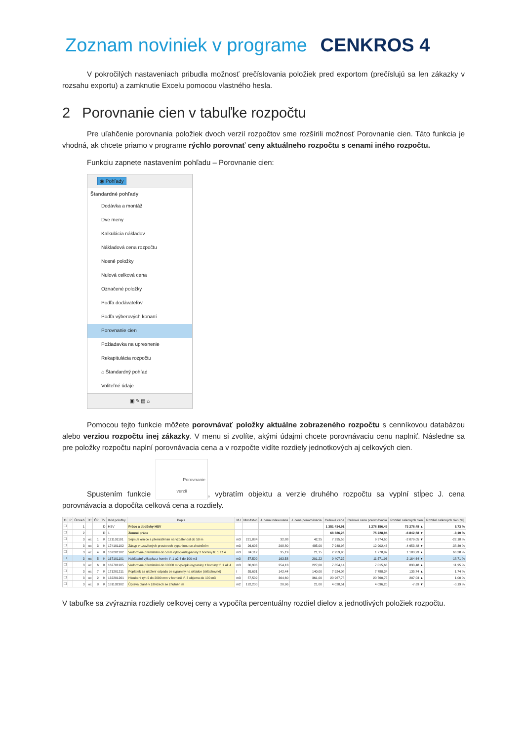Zoznam noviniek v programe CENKROS 4
V pokročilých nastaveniach pribudla možnosť prečíslovania položiek pred exportom (prečíslujú sa len zákazky v rozsahu exportu) a zamknutie Excelu pomocou vlastného hesla.
2 Porovnanie cien v tabuľke rozpočtu
Pre uľahčenie porovnania položiek dvoch verzií rozpočtov sme rozšírili možnosť Porovnanie cien. Táto funkcia je vhodná, ak chcete priamo v programe rýchlo porovnať ceny aktuálneho rozpočtu s cenami iného rozpočtu.
Funkciu zapnete nastavením pohľadu – Porovnanie cien:
◉ Pohľady
Štandardné pohľady
Dodávka a montáž
Dve meny
Kalkulácia nákladov
Nákladová cena rozpočtu
Nosné položky
Nulová celková cena
Označené položky
Podľa dodávateľov
Podľa výberových konaní
Porovnanie cien
Požiadavka na upresnenie
Rekapitulácia rozpočtu
⌂ Štandardný pohľad
Voliteľné údaje
▣ ✎ ▤ ⌂
Pomocou tejto funkcie môžete porovnávať položky aktuálne zobrazeného rozpočtu s cenníkovou databázou alebo verziou rozpočtu inej zákazky. V menu si zvolíte, akými údajmi chcete porovnávaciu cenu naplniť. Následne sa pre položky rozpočtu naplní porovnávacia cena a v rozpočte vidíte rozdiely jednotkových aj celkových cien.
Spustením funkcie Porovnanie
verzií, vybratím objektu a verzie druhého rozpočtu sa vyplní stĺpec J. cena porovnávacia a dopočíta celková cena a rozdiely.
| O | P | Úroveň | TC | ČP | TV | Kód položky | Popis | MJ | Množstvo | J. cena indexovaná | J. cena porovnávacia | Celková cena | Celková cena porovnávacia | Rozdiel celkových cien | Rozdiel celkových cien [%] |
| --- | --- | --- | --- | --- | --- | --- | --- | --- | --- | --- | --- | --- | --- | --- | --- |
| ☐ | | 1 | | | D | HSV | Práce a dodávky HSV | | | | | 1 351 434,91 | 1 278 156,43 | 73 278,48 ▲ | 5,73 % |
| ☐ | | 2 | | | D | 1 | Zemné práce | | | | | 68 386,26 | 75 228,94 | -6 842,68 ▼ | -9,10 % |
| ☐ | | 3 | oc | 1 | K | 121101101 | Sejmutí ornice s přemístěním na vzdálenost do 50 m | m3 | 221,884 | 32,88 | 42,25 | 7 295,55 | 9 374,60 | -2 079,05 ▼ | -22,18 % |
| ☐ | | 3 | oc | 3 | K | 174101102 | Zásyp v uzavřených prostorech sypaninou se zhutněním | m3 | 26,603 | 298,80 | 485,00 | 7 948,98 | 12 902,46 | -4 953,48 ▼ | -38,39 % |
| ☐ | | 3 | oc | 4 | K | 162201102 | Vodorovné přemístění do 50 m výkopku/sypaniny z horniny tř. 1 až 4 | m3 | 84,112 | 35,19 | 21,15 | 2 959,90 | 1 778,97 | 1 180,93 ▲ | 66,38 % |
| ☐ | | 3 | oc | 5 | K | 167101101 | Nakládání výkopku z hornin tř. 1 až 4 do 100 m3 | m3 | 57,509 | 163,58 | 201,22 | 9 407,32 | 11 571,96 | -2 164,64 ▼ | -18,71 % |
| ☐ | | 3 | oc | 6 | K | 162701105 | Vodorovné přemístění do 10000 m výkopku/sypaniny z horniny tř. 1 až 4 | m3 | 30,906 | 254,13 | 227,00 | 7 854,14 | 7 015,66 | 838,48 ▲ | 11,95 % |
| ☐ | | 3 | oc | 7 | K | 171201211 | Poplatek za uložení odpadu ze sypaniny na skládce (skládkovné) | t | 55,631 | 142,44 | 140,00 | 7 924,08 | 7 788,34 | 135,74 ▲ | 1,74 % |
| ☐ | | 3 | oc | 2 | K | 132201201 | Hloubení rýh š do 2000 mm v hornině tř. 3 objemu do 100 m3 | m3 | 57,509 | 364,60 | 361,00 | 20 967,78 | 20 760,75 | 207,03 ▲ | 1,00 % |
| ☐ | | 3 | oc | 8 | K | 181102302 | Úprava pláně v zářezech se zhutněním | m2 | 192,200 | 20,96 | 21,00 | 4 028,51 | 4 036,20 | -7,69 ▼ | -0,19 % |
V tabuľke sa zvýraznia rozdiely celkovej ceny a vypočíta percentuálny rozdiel dielov a jednotlivých položiek rozpočtu.